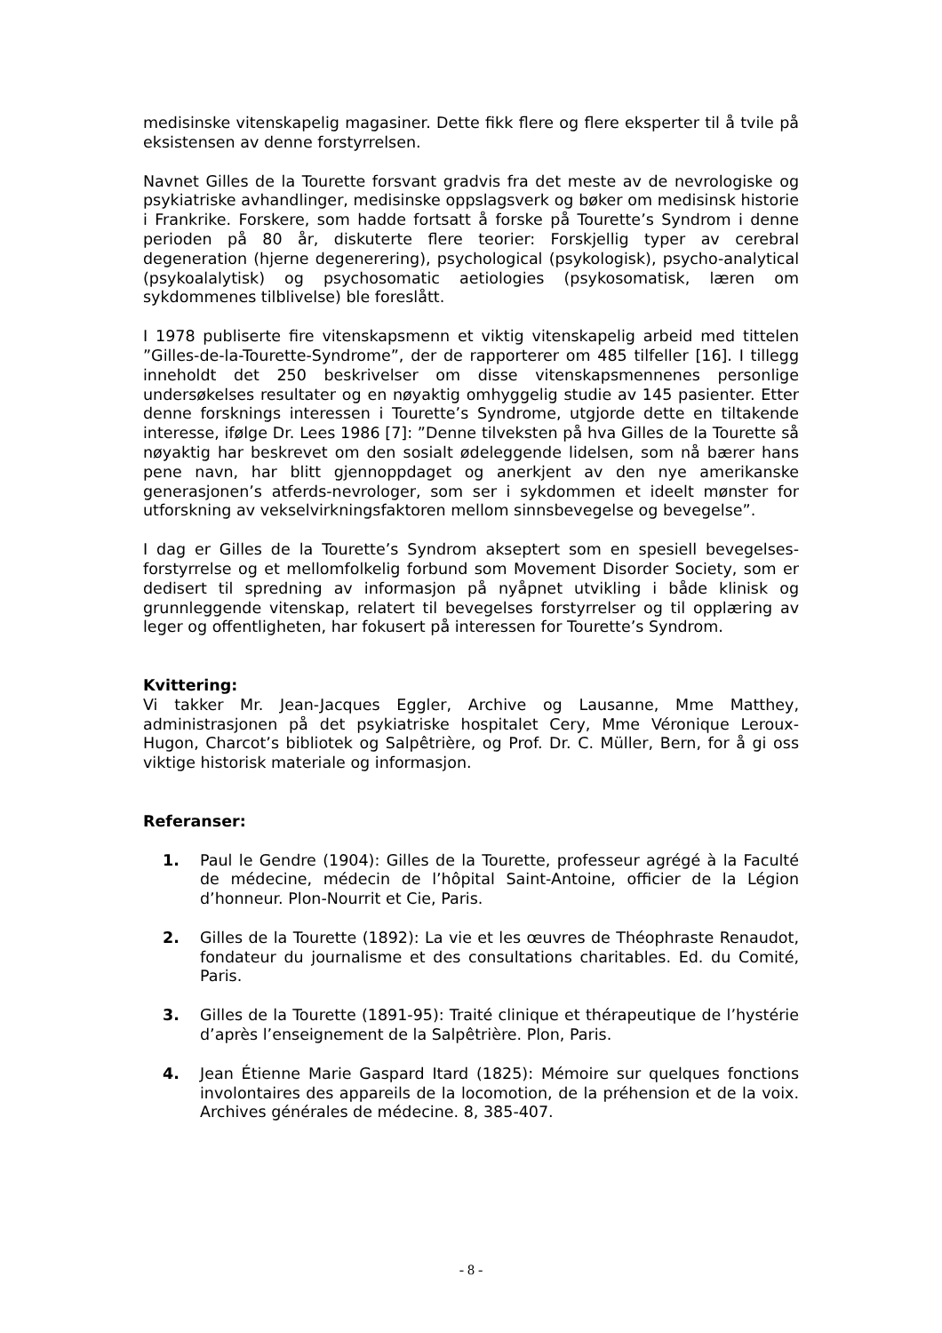medisinske vitenskapelig magasiner. Dette fikk flere og flere eksperter til å tvile på eksistensen av denne forstyrrelsen.
Navnet Gilles de la Tourette forsvant gradvis fra det meste av de nevrologiske og psykiatriske avhandlinger, medisinske oppslagsverk og bøker om medisinsk historie i Frankrike. Forskere, som hadde fortsatt å forske på Tourette’s Syndrom i denne perioden på 80 år, diskuterte flere teorier: Forskjellig typer av cerebral degeneration (hjerne degenerering), psychological (psykologisk), psycho-analytical (psykoalalytisk) og psychosomatic aetiologies (psykosomatisk, læren om sykdommenes tilblivelse) ble foreslått.
I 1978 publiserte fire vitenskapsmenn et viktig vitenskapelig arbeid med tittelen ”Gilles-de-la-Tourette-Syndrome”, der de rapporterer om 485 tilfeller [16]. I tillegg inneholdt det 250 beskrivelser om disse vitenskapsmennenes personlige undersøkelses resultater og en nøyaktig omhyggelig studie av 145 pasienter. Etter denne forsknings interessen i Tourette’s Syndrome, utgjorde dette en tiltakende interesse, ifølge Dr. Lees 1986 [7]: ”Denne tilveksten på hva Gilles de la Tourette så nøyaktig har beskrevet om den sosialt ødeleggende lidelsen, som nå bærer hans pene navn, har blitt gjennoppdaget og anerkjent av den nye amerikanske generasjonen’s atferds-nevrologer, som ser i sykdommen et ideelt mønster for utforskning av vekselvirkningsfaktoren mellom sinnsbevegelse og bevegelse”.
I dag er Gilles de la Tourette’s Syndrom akseptert som en spesiell bevegelses-forstyrrelse og et mellomfolkelig forbund som Movement Disorder Society, som er dedisert til spredning av informasjon på nyåpnet utvikling i både klinisk og grunnleggende vitenskap, relatert til bevegelses forstyrrelser og til opplæring av leger og offentligheten, har fokusert på interessen for Tourette’s Syndrom.
Kvittering:
Vi takker Mr. Jean-Jacques Eggler, Archive og Lausanne, Mme Matthey, administrasjonen på det psykiatriske hospitalet Cery, Mme Véronique Leroux-Hugon, Charcot’s bibliotek og Salpêtrière, og Prof. Dr. C. Müller, Bern, for å gi oss viktige historisk materiale og informasjon.
Referanser:
1. Paul le Gendre (1904): Gilles de la Tourette, professeur agrégé à la Faculté de médecine, médecin de l’hôpital Saint-Antoine, officier de la Légion d’honneur. Plon-Nourrit et Cie, Paris.
2. Gilles de la Tourette (1892): La vie et les œuvres de Théophraste Renaudot, fondateur du journalisme et des consultations charitables. Ed. du Comité, Paris.
3. Gilles de la Tourette (1891-95): Traité clinique et thérapeutique de l’hystérie d’après l’enseignement de la Salpêtrière. Plon, Paris.
4. Jean Étienne Marie Gaspard Itard (1825): Mémoire sur quelques fonctions involontaires des appareils de la locomotion, de la préhension et de la voix. Archives générales de médecine. 8, 385-407.
- 8 -